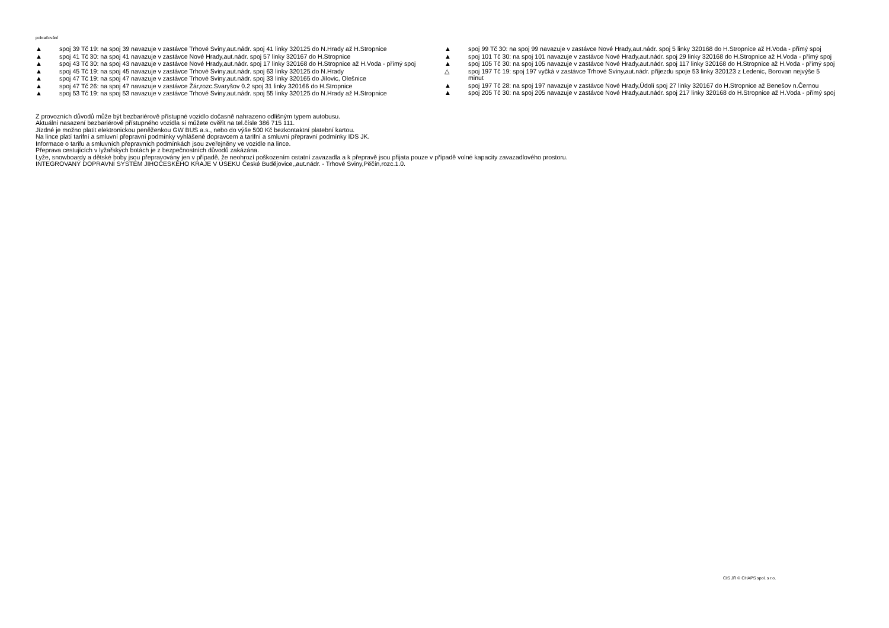pokračování
▲ spoj 39 Tč 19: na spoj 39 navazuje v zastávce Trhové Sviny,aut.nádr. spoj 41 linky 320125 do N.Hrady až H.Stropnice
▲ spoj 41 Tč 30: na spoj 41 navazuje v zastávce Nové Hrady,aut.nádr. spoj 57 linky 320167 do H.Stropnice
▲ spoj 43 Tč 30: na spoj 43 navazuje v zastávce Nové Hrady,aut.nádr. spoj 17 linky 320168 do H.Stropnice až H.Voda - přímý spoj
▲ spoj 45 Tč 19: na spoj 45 navazuje v zastávce Trhové Sviny,aut.nádr. spoj 63 linky 320125 do N.Hrady
▲ spoj 47 Tč 19: na spoj 47 navazuje v zastávce Trhové Sviny,aut.nádr. spoj 33 linky 320165 do Jílovic, Olešnice
▲ spoj 47 Tč 26: na spoj 47 navazuje v zastávce Žár,rozc.Svaryšov 0.2 spoj 31 linky 320166 do H.Stropnice
▲ spoj 53 Tč 19: na spoj 53 navazuje v zastávce Trhové Sviny,aut.nádr. spoj 55 linky 320125 do N.Hrady až H.Stropnice
▲ spoj 99 Tč 30: na spoj 99 navazuje v zastávce Nové Hrady,aut.nádr. spoj 5 linky 320168 do H.Stropnice až H.Voda - přímý spoj
▲ spoj 101 Tč 30: na spoj 101 navazuje v zastávce Nové Hrady,aut.nádr. spoj 29 linky 320168 do H.Stropnice až H.Voda - přímý spoj
▲ spoj 105 Tč 30: na spoj 105 navazuje v zastávce Nové Hrady,aut.nádr. spoj 117 linky 320168 do H.Stropnice až H.Voda - přímý spoj
△ spoj 197 Tč 19: spoj 197 vyčká v zastávce Trhové Sviny,aut.nádr. příjezdu spoje 53 linky 320123 z Ledenic, Borovan nejvýše 5 minut
▲ spoj 197 Tč 28: na spoj 197 navazuje v zastávce Nové Hrady,Údolí spoj 27 linky 320167 do H.Stropnice až Benešov n.Černou
▲ spoj 205 Tč 30: na spoj 205 navazuje v zastávce Nové Hrady,aut.nádr. spoj 217 linky 320168 do H.Stropnice až H.Voda - přímý spoj
Z provozních důvodů může být bezbariérově přístupné vozidlo dočasně nahrazeno odlišným typem autobusu.
Aktuální nasazení bezbariérově přístupného vozidla si můžete ověřit na tel.čísle 386 715 111.
Jízdné je možno platit elektronickou peněženkou GW BUS a.s., nebo do výše 500 Kč bezkontaktní platební kartou.
Na lince platí tarifní a smluvní přepravní podmínky vyhlášené dopravcem a tarifní a smluvní přepravní podmínky IDS JK.
Informace o tarifu a smluvních přepravních podmínkách jsou zveřejněny ve vozidle na lince.
Přeprava cestujících v lyžařských botách je z bezpečnostních důvodů zakázána.
Lyže, snowboardy a dětské boby jsou přepravovány jen v případě, že neohrozí poškozením ostatní zavazadla a k přepravě jsou přijata pouze v případě volné kapacity zavazadlového prostoru.
INTEGROVANÝ DOPRAVNÍ SYSTÉM JIHOČESKÉHO KRAJE V ÚSEKU České Budějovice,,aut.nádr. - Trhové Sviny,Pěčín,rozc.1.0.
CIS JŘ © CHAPS spol. s r.o.